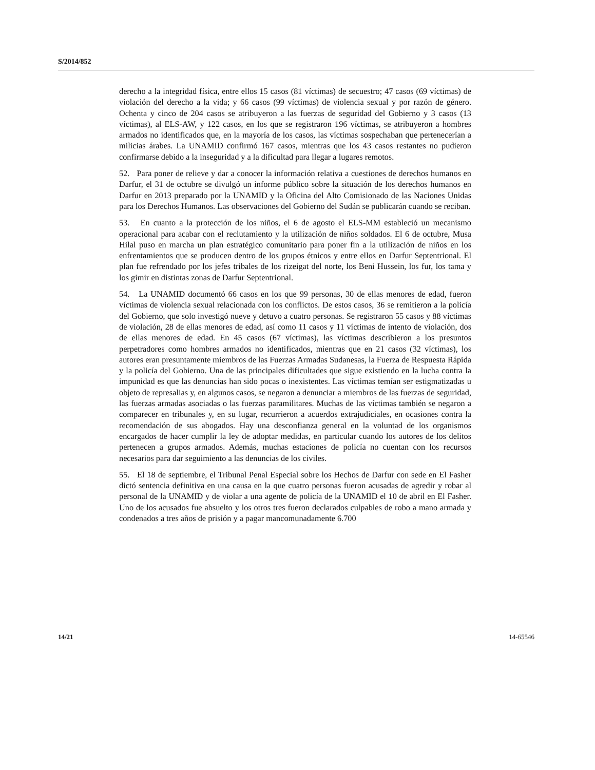S/2014/852
derecho a la integridad física, entre ellos 15 casos (81 víctimas) de secuestro; 47 casos (69 víctimas) de violación del derecho a la vida; y 66 casos (99 víctimas) de violencia sexual y por razón de género. Ochenta y cinco de 204 casos se atribuyeron a las fuerzas de seguridad del Gobierno y 3 casos (13 víctimas), al ELS-AW, y 122 casos, en los que se registraron 196 víctimas, se atribuyeron a hombres armados no identificados que, en la mayoría de los casos, las víctimas sospechaban que pertenecerían a milicias árabes. La UNAMID confirmó 167 casos, mientras que los 43 casos restantes no pudieron confirmarse debido a la inseguridad y a la dificultad para llegar a lugares remotos.
52. Para poner de relieve y dar a conocer la información relativa a cuestiones de derechos humanos en Darfur, el 31 de octubre se divulgó un informe público sobre la situación de los derechos humanos en Darfur en 2013 preparado por la UNAMID y la Oficina del Alto Comisionado de las Naciones Unidas para los Derechos Humanos. Las observaciones del Gobierno del Sudán se publicarán cuando se reciban.
53. En cuanto a la protección de los niños, el 6 de agosto el ELS-MM estableció un mecanismo operacional para acabar con el reclutamiento y la utilización de niños soldados. El 6 de octubre, Musa Hilal puso en marcha un plan estratégico comunitario para poner fin a la utilización de niños en los enfrentamientos que se producen dentro de los grupos étnicos y entre ellos en Darfur Septentrional. El plan fue refrendado por los jefes tribales de los rizeigat del norte, los Beni Hussein, los fur, los tama y los gimir en distintas zonas de Darfur Septentrional.
54. La UNAMID documentó 66 casos en los que 99 personas, 30 de ellas menores de edad, fueron víctimas de violencia sexual relacionada con los conflictos. De estos casos, 36 se remitieron a la policía del Gobierno, que solo investigó nueve y detuvo a cuatro personas. Se registraron 55 casos y 88 víctimas de violación, 28 de ellas menores de edad, así como 11 casos y 11 víctimas de intento de violación, dos de ellas menores de edad. En 45 casos (67 víctimas), las víctimas describieron a los presuntos perpetradores como hombres armados no identificados, mientras que en 21 casos (32 víctimas), los autores eran presuntamente miembros de las Fuerzas Armadas Sudanesas, la Fuerza de Respuesta Rápida y la policía del Gobierno. Una de las principales dificultades que sigue existiendo en la lucha contra la impunidad es que las denuncias han sido pocas o inexistentes. Las víctimas temían ser estigmatizadas u objeto de represalias y, en algunos casos, se negaron a denunciar a miembros de las fuerzas de seguridad, las fuerzas armadas asociadas o las fuerzas paramilitares. Muchas de las víctimas también se negaron a comparecer en tribunales y, en su lugar, recurrieron a acuerdos extrajudiciales, en ocasiones contra la recomendación de sus abogados. Hay una desconfianza general en la voluntad de los organismos encargados de hacer cumplir la ley de adoptar medidas, en particular cuando los autores de los delitos pertenecen a grupos armados. Además, muchas estaciones de policía no cuentan con los recursos necesarios para dar seguimiento a las denuncias de los civiles.
55. El 18 de septiembre, el Tribunal Penal Especial sobre los Hechos de Darfur con sede en El Fasher dictó sentencia definitiva en una causa en la que cuatro personas fueron acusadas de agredir y robar al personal de la UNAMID y de violar a una agente de policía de la UNAMID el 10 de abril en El Fasher. Uno de los acusados fue absuelto y los otros tres fueron declarados culpables de robo a mano armada y condenados a tres años de prisión y a pagar mancomunadamente 6.700
14/21 14-65546